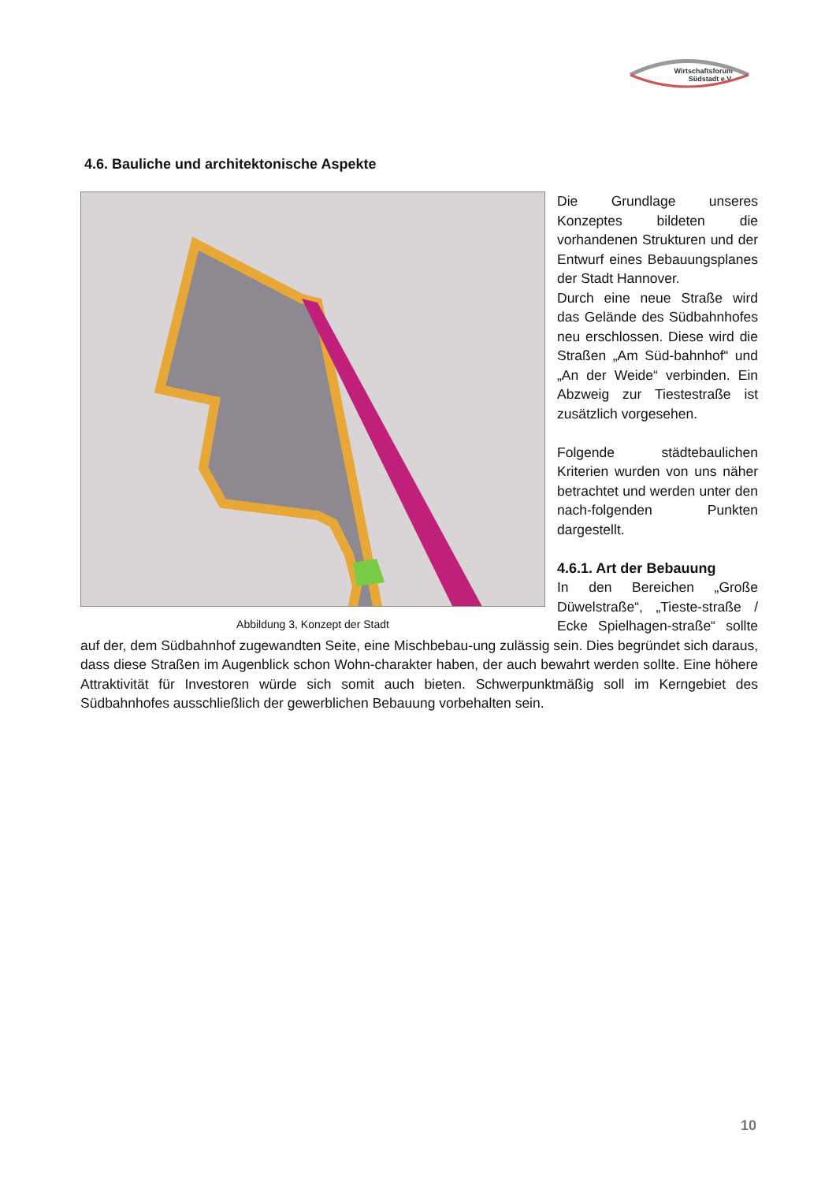Wirtschaftsforum
Südstadt e.V.
4.6. Bauliche und architektonische Aspekte
Abbildung 3, Konzept der Stadt
Die Grundlage unseres Konzeptes bildeten die vorhandenen Strukturen und der Entwurf eines Bebauungsplanes der Stadt Hannover.
Durch eine neue Straße wird das Gelände des Südbahnhofes neu erschlossen. Diese wird die Straßen „Am Süd-bahnhof“ und „An der Weide“ verbinden. Ein Abzweig zur Tiestestraße ist zusätzlich vorgesehen.
Folgende städtebaulichen Kriterien wurden von uns näher betrachtet und werden unter den nach-folgenden Punkten dargestellt.
4.6.1. Art der Bebauung
In den Bereichen „Große Düwelstraße“, „Tieste-straße / Ecke Spielhagen-straße“ sollte auf der, dem Südbahnhof zugewandten Seite, eine Mischbebau-ung zulässig sein. Dies begründet sich daraus, dass diese Straßen im Augenblick schon Wohn-charakter haben, der auch bewahrt werden sollte. Eine höhere Attraktivität für Investoren würde sich somit auch bieten. Schwerpunktmäßig soll im Kerngebiet des Südbahnhofes ausschließlich der gewerblichen Bebauung vorbehalten sein.
10